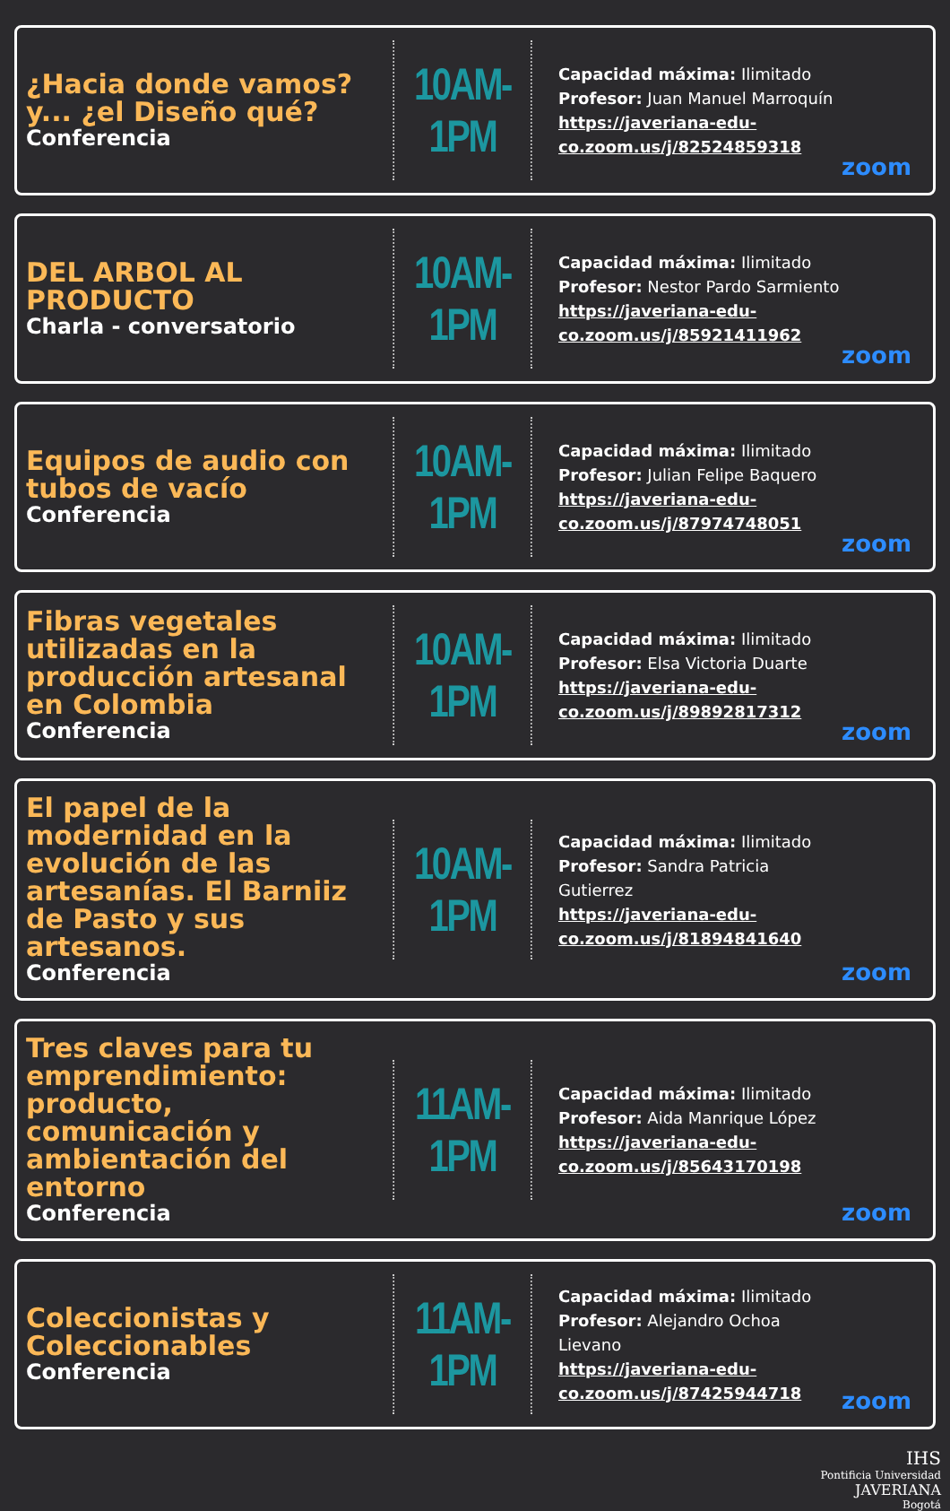¿Hacia donde vamos? y... ¿el Diseño qué?
Conferencia
10AM-1PM
Capacidad máxima: Ilimitado
Profesor: Juan Manuel Marroquín
https://javeriana-edu-co.zoom.us/j/82524859318
zoom
DEL ARBOL AL PRODUCTO
Charla - conversatorio
10AM-1PM
Capacidad máxima: Ilimitado
Profesor: Nestor Pardo Sarmiento
https://javeriana-edu-co.zoom.us/j/85921411962
zoom
Equipos de audio con tubos de vacío
Conferencia
10AM-1PM
Capacidad máxima: Ilimitado
Profesor: Julian Felipe Baquero
https://javeriana-edu-co.zoom.us/j/87974748051
zoom
Fibras vegetales utilizadas en la producción artesanal en Colombia
Conferencia
10AM-1PM
Capacidad máxima: Ilimitado
Profesor: Elsa Victoria Duarte
https://javeriana-edu-co.zoom.us/j/89892817312
zoom
El papel de la modernidad en la evolución de las artesanías. El Barniiz de Pasto y sus artesanos.
Conferencia
10AM-1PM
Capacidad máxima: Ilimitado
Profesor: Sandra Patricia Gutierrez
https://javeriana-edu-co.zoom.us/j/81894841640
zoom
Tres claves para tu emprendimiento: producto, comunicación y ambientación del entorno
Conferencia
11AM-1PM
Capacidad máxima: Ilimitado
Profesor: Aida Manrique López
https://javeriana-edu-co.zoom.us/j/85643170198
zoom
Coleccionistas y Coleccionables
Conferencia
11AM-1PM
Capacidad máxima: Ilimitado
Profesor: Alejandro Ochoa Lievano
https://javeriana-edu-co.zoom.us/j/87425944718
zoom
IHS
Pontificia Universidad
JAVERIANA
Bogotá